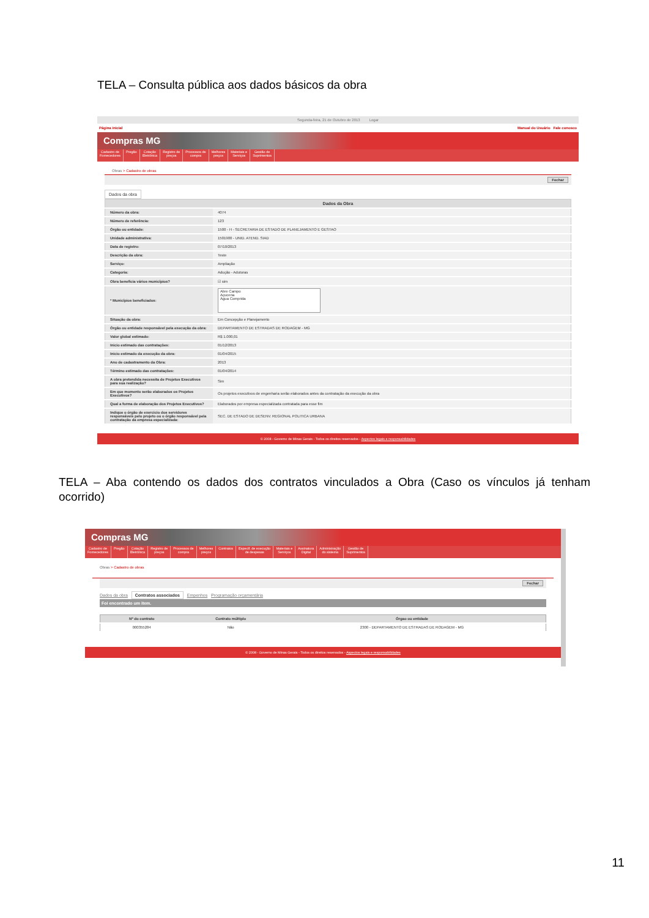TELA – Consulta pública aos dados básicos da obra
Segunda-feira, 21 de Outubro de 2013 Logar
Página inicial Manual do Usuário Fale conosco
Compras MG
Cadastro de
Fornecedores
Pregão Cotação
Eletrônica
Registro de
preços
Processos de
compra
Melhores
preços
Materiais e
Serviços
Gestão de
Suprimentos
Obras > Cadastro de obras
Fechar
Dados da obra
| Dados da Obra | |
| --- | --- |
| Número da obra: | 4074 |
| Número de referência: | 123 |
| Órgão ou entidade: | 1500 - H - SECRETARIA DE ESTADO DE PLANEJAMENTO E GESTAO |
| Unidade administrativa: | 1501900 - UNID. ATEND. SIAD |
| Data de registro: | 07/10/2013 |
| Descrição da obra: | Teste |
| Serviço: | Ampliação |
| Categoria: | Adução - Adutoras |
| Obra beneficia vários municípios? | ☑ sim |
| * Municípios beneficiados: | Abre Campo Açucena Água Comprida |
| Situação da obra: | Em Concepção e Planejamento |
| Órgão ou entidade responsável pela execução da obra: | DEPARTAMENTO DE ESTRADAS DE RODAGEM - MG |
| Valor global estimado: | R$ 1.000,01 |
| Inicio estimado das contratações: | 01/12/2013 |
| Inicio estimado da execução da obra: | 01/04/2015 |
| Ano de cadastramento da Obra: | 2013 |
| Término estimado das contratações: | 01/04/2014 |
| A obra pretendida necessita de Projetos Executivos para sua realização? | Sim |
| Em que momento serão elaborados os Projetos Executivos? | Os projetos executivos de engenharia serão elaborados antes da contratação da execução da obra |
| Qual a forma de elaboração dos Projetos Executivos? | Elaborados por empresa especializada contratada para esse fim |
| Indique o órgão de exercicio dos servidores responsáveis pelo projeto ou o órgão responsável pela contratação da empresa especializada: | SEC. DE ESTADO DE DESENV. REGIONAL POLITICA URBANA |
© 2008 - Governo de Minas Gerais - Todos os direitos reservados - Aspectos legais e responsabilidades
TELA – Aba contendo os dados dos contratos vinculados a Obra (Caso os vínculos já tenham ocorrido)
Compras MG
Cadastro de
Fornecedores
Pregão Cotação
Eletrônica
Registro de
preços
Processos de
compra
Melhores
preços
Contratos Especif. de execução
de despesas
Materiais e
Serviços
Assinatura
Digital
Administração
do sistema
Gestão de
Suprimentos
Obras > Cadastro de obras
Fechar
Dados da obra Contratos associados Empenhos Programação orçamentária
Foi encontrado um item.
| Nº do contrato | Contrato múltiplo | Órgao ou entidade |
| --- | --- | --- |
| 000355284 | Não | 2300 - DEPARTAMENTO DE ESTRADAS DE RODAGEM - MG |
© 2008 - Governo de Minas Gerais - Todos os direitos reservados - Aspectos legais e responsabilidades
11